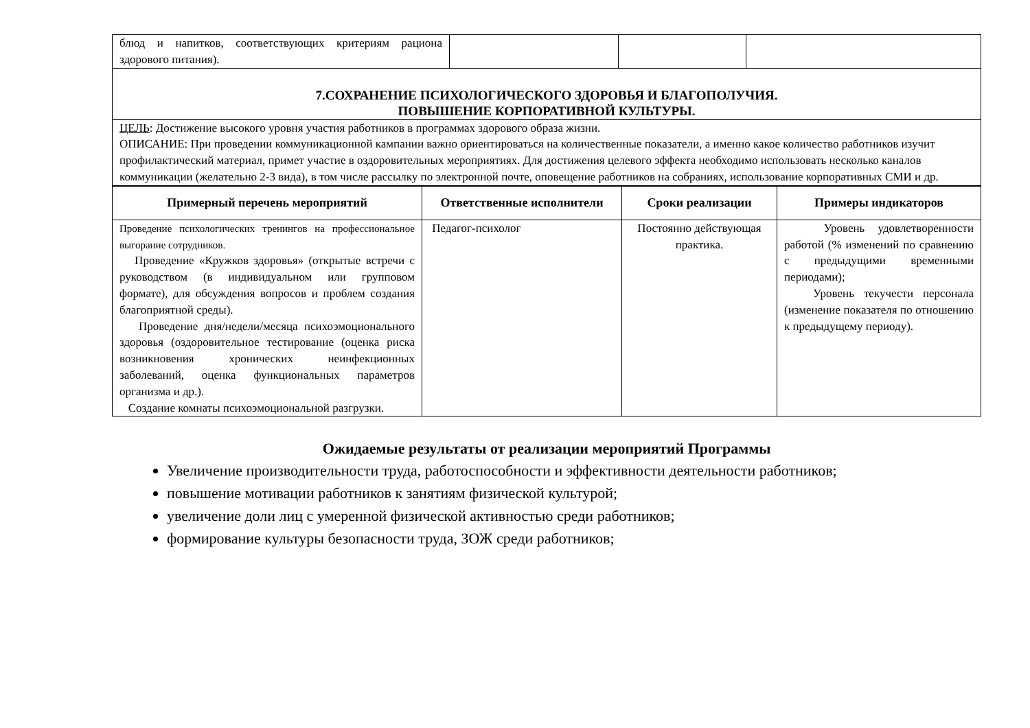| блюд и напитков, соответствующих критериям рациона здорового питания). | | | |
| 7.СОХРАНЕНИЕ ПСИХОЛОГИЧЕСКОГО ЗДОРОВЬЯ И БЛАГОПОЛУЧИЯ. ПОВЫШЕНИЕ КОРПОРАТИВНОЙ КУЛЬТУРЫ. | | | |
| ЦЕЛЬ : Достижение высокого уровня участия работников в программах здорового образа жизни. ОПИСАНИЕ: При проведении коммуникационной кампании важно ориентироваться на количественные показатели, а именно какое количество работников изучит профилактический материал, примет участие в оздоровительных мероприятиях. Для достижения целевого эффекта необходимо использовать несколько каналов коммуникации (желательно 2-3 вида), в том числе рассылку по электронной почте, оповещение работников на собраниях, использование корпоративных СМИ и др. | | | |
| Примерный перечень мероприятий | Ответственные исполнители | Сроки реализации | Примеры индикаторов |
| --- | --- | --- | --- |
| Проведение психологических тренингов на профессиональное выгорание сотрудников. Проведение «Кружков здоровья» (открытые встречи с руководством (в индивидуальном или групповом формате), для обсуждения вопросов и проблем создания благоприятной среды). Проведение дня/недели/месяца психоэмоционального здоровья (оздоровительное тестирование (оценка риска возникновения хронических неинфекционных заболеваний, оценка функциональных параметров организма и др.). Создание комнаты психоэмоциональной разгрузки. | Педагог-психолог | Постоянно действующая практика. | Уровень удовлетворенности работой (% изменений по сравнению с предыдущими временными периодами); Уровень текучести персонала (изменение показателя по отношению к предыдущему периоду). |
Ожидаемые результаты от реализации мероприятий Программы
Увеличение производительности труда, работоспособности и эффективности деятельности работников;
повышение мотивации работников к занятиям физической культурой;
увеличение доли лиц с умеренной физической активностью среди работников;
формирование культуры безопасности труда, ЗОЖ среди работников;